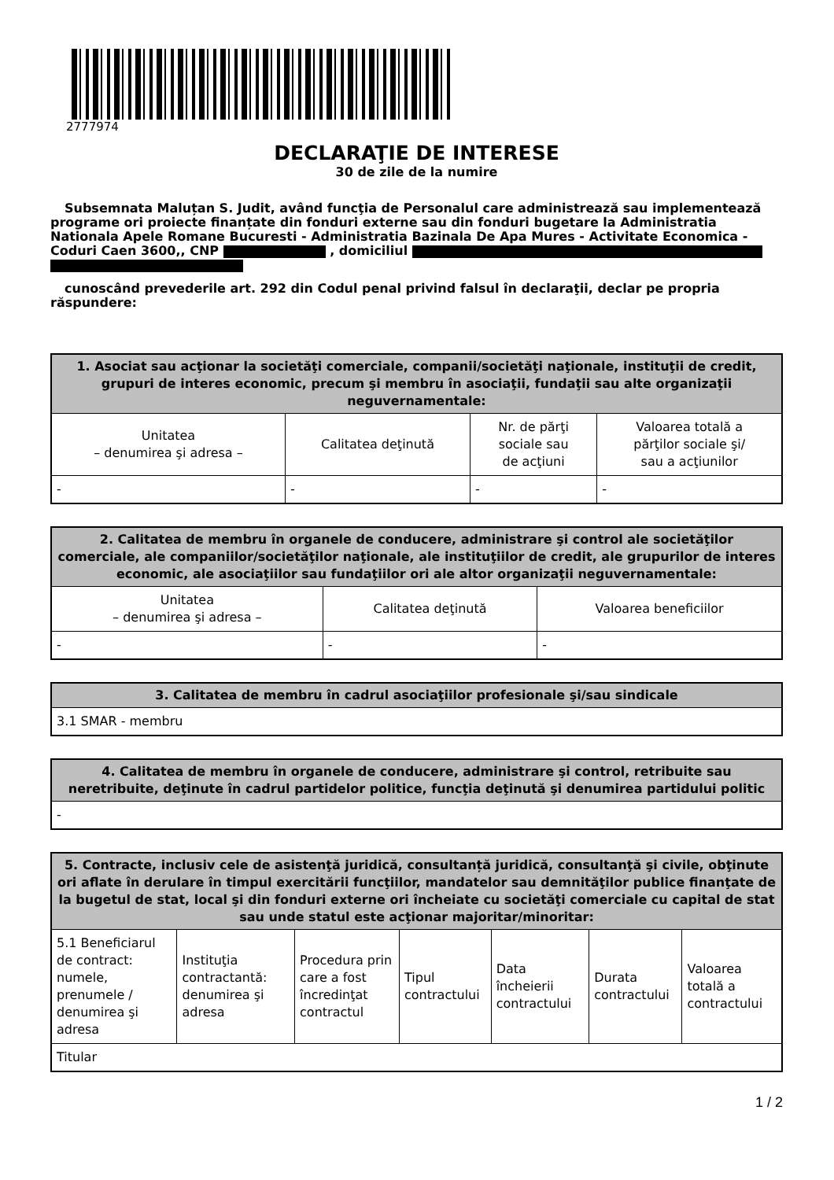2777974
DECLARAŢIE DE INTERESE
30 de zile de la numire
Subsemnata Maluțan S. Judit, având funcţia de Personalul care administrează sau implementează programe ori proiecte finanțate din fonduri externe sau din fonduri bugetare la Administratia Nationala Apele Romane Bucuresti - Administratia Bazinala De Apa Mures - Activitate Economica - Coduri Caen 3600,, CNP , domiciliul
cunoscând prevederile art. 292 din Codul penal privind falsul în declaraţii, declar pe propria răspundere:
| 1. Asociat sau acţionar la societăţi comerciale, companii/societăţi naţionale, instituţii de credit, grupuri de interes economic, precum şi membru în asociaţii, fundaţii sau alte organizaţii neguvernamentale: | | | |
| --- | --- | --- | --- |
| Unitatea – denumirea şi adresa – | Calitatea deţinută | Nr. de părţi sociale sau de acţiuni | Valoarea totală a părţilor sociale şi/ sau a acţiunilor |
| - | - | - | - |
| 2. Calitatea de membru în organele de conducere, administrare şi control ale societăţilor comerciale, ale companiilor/societăţilor naţionale, ale instituţiilor de credit, ale grupurilor de interes economic, ale asociaţiilor sau fundaţiilor ori ale altor organizaţii neguvernamentale: | | |
| --- | --- | --- |
| Unitatea – denumirea şi adresa – | Calitatea deţinută | Valoarea beneficiilor |
| - | - | - |
| 3. Calitatea de membru în cadrul asociaţiilor profesionale şi/sau sindicale |
| --- |
| 3.1 SMAR - membru |
| 4. Calitatea de membru în organele de conducere, administrare şi control, retribuite sau neretribuite, deţinute în cadrul partidelor politice, funcţia deţinută şi denumirea partidului politic |
| --- |
| - |
| 5. Contracte, inclusiv cele de asistenţă juridică, consultanță juridică, consultanţă şi civile, obţinute ori aflate în derulare în timpul exercitării funcţiilor, mandatelor sau demnităţilor publice finanţate de la bugetul de stat, local şi din fonduri externe ori încheiate cu societăţi comerciale cu capital de stat sau unde statul este acţionar majoritar/minoritar: | | | | | | |
| --- | --- | --- | --- | --- | --- | --- |
| 5.1 Beneficiarul de contract: numele, prenumele / denumirea şi adresa | Instituţia contractantă: denumirea şi adresa | Procedura prin care a fost încredinţat contractul | Tipul contractului | Data încheierii contractului | Durata contractului | Valoarea totală a contractului |
| Titular | | | | | | |
1 / 2